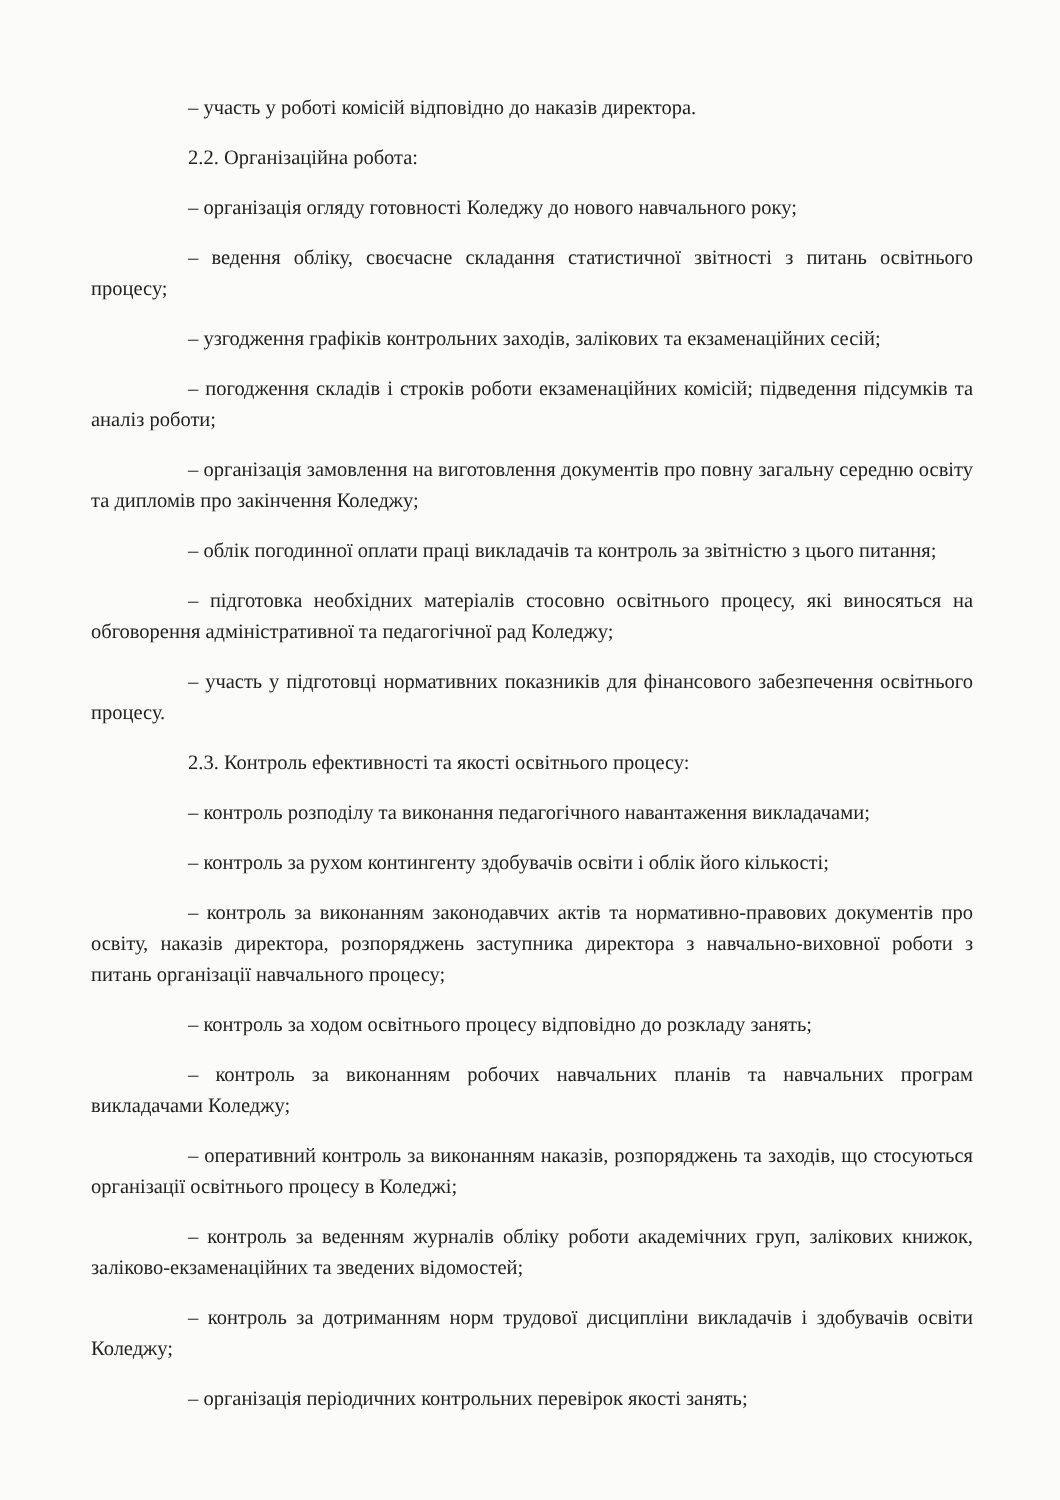– участь у роботі комісій відповідно до наказів директора.
2.2. Організаційна робота:
– організація огляду готовності Коледжу до нового навчального року;
– ведення обліку, своєчасне складання статистичної звітності з питань освітнього процесу;
– узгодження графіків контрольних заходів, залікових та екзаменаційних сесій;
– погодження складів і строків роботи екзаменаційних комісій; підведення підсумків та аналіз роботи;
– організація замовлення на виготовлення документів про повну загальну середню освіту та дипломів про закінчення Коледжу;
– облік погодинної оплати праці викладачів та контроль за звітністю з цього питання;
– підготовка необхідних матеріалів стосовно освітнього процесу, які виносяться на обговорення адміністративної та педагогічної рад Коледжу;
– участь у підготовці нормативних показників для фінансового забезпечення освітнього процесу.
2.3. Контроль ефективності та якості освітнього процесу:
– контроль розподілу та виконання педагогічного навантаження викладачами;
– контроль за рухом контингенту здобувачів освіти і облік його кількості;
– контроль за виконанням законодавчих актів та нормативно-правових документів про освіту, наказів директора, розпоряджень заступника директора з навчально-виховної роботи з питань організації навчального процесу;
– контроль за ходом освітнього процесу відповідно до розкладу занять;
– контроль за виконанням робочих навчальних планів та навчальних програм викладачами Коледжу;
– оперативний контроль за виконанням наказів, розпоряджень та заходів, що стосуються організації освітнього процесу в Коледжі;
– контроль за веденням журналів обліку роботи академічних груп, залікових книжок, заліково-екзаменаційних та зведених відомостей;
– контроль за дотриманням норм трудової дисципліни викладачів і здобувачів освіти Коледжу;
– організація періодичних контрольних перевірок якості занять;